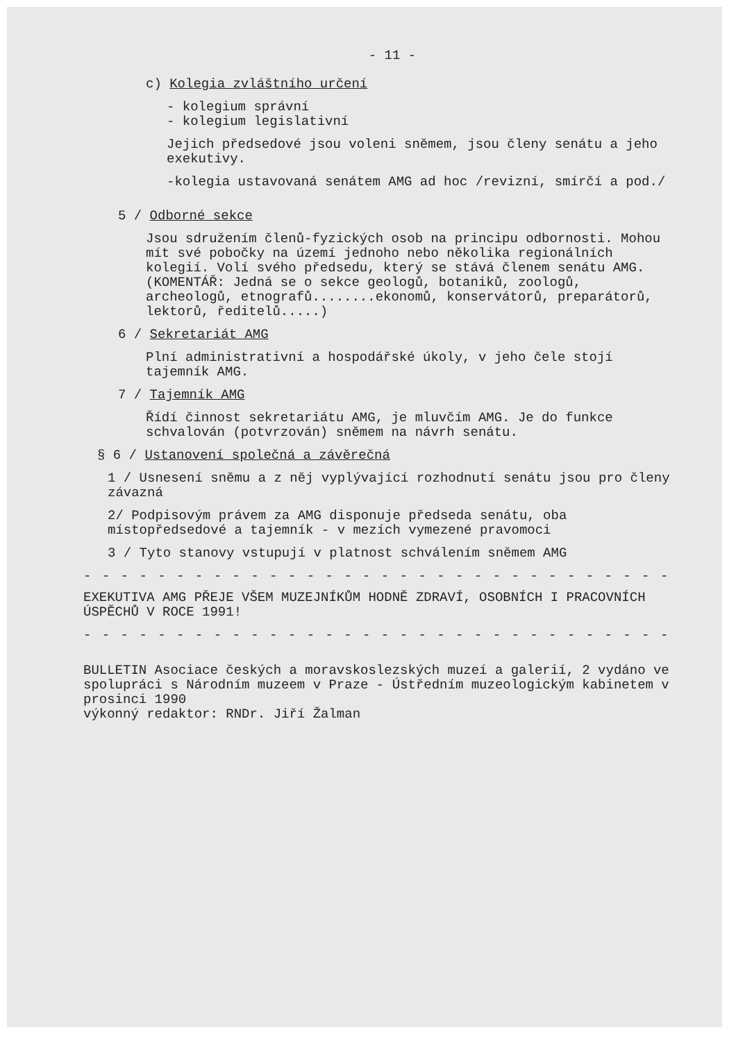- 11 -
c) Kolegia zvláštního určení
- kolegium správní
- kolegium legislativní
Jejich předsedové jsou voleni sněmem, jsou členy senátu a jeho exekutivy.
-kolegia ustavovaná senátem AMG ad hoc /revizní, smírčí a pod./
5 / Odborné sekce
Jsou sdružením členů-fyzických osob na principu odbornosti. Mohou mít své pobočky na území jednoho nebo několika regionálních kolegií. Volí svého předsedu, který se stává členem senátu AMG.
(KOMENTÁŘ: Jedná se o sekce geologů, botaniků, zoologů, archeologů, etnografů........ekonomů, konservátorů, preparátorů, lektorů, ředitelů.....)
6 / Sekretariát AMG
Plní administrativní a hospodářské úkoly, v jeho čele stojí tajemník AMG.
7 / Tajemník AMG
Řídí činnost sekretariátu AMG, je mluvčím AMG. Je do funkce schvalován (potvrzován) sněmem na návrh senátu.
§ 6 / Ustanovení společná a závěrečná
1 / Usnesení sněmu a z něj vyplývající rozhodnutí senátu jsou pro členy závazná
2/ Podpisovým právem za AMG disponuje předseda senátu, oba místopředsedové a tajemník - v mezích vymezené pravomoci
3 / Tyto stanovy vstupují v platnost schválením sněmem AMG
- - - - - - - - - - - - - - - - - - - - - - - - - - - - - - - - - - - -
EXEKUTIVA AMG PŘEJE VŠEM MUZEJNÍKŮM HODNĚ ZDRAVÍ, OSOBNÍCH I PRACOVNÍCH ÚSPĚCHŮ V ROCE 1991!
- - - - - - - - - - - - - - - - - - - - - - - - - - - - - - - - - - - -
BULLETIN Asociace českých a moravskoslezských muzeí a galerií, 2 vydáno ve spolupráci s Národním muzeem v Praze - Ústředním muzeologickým kabinetem v prosinci 1990
výkonný redaktor: RNDr. Jiří Žalman